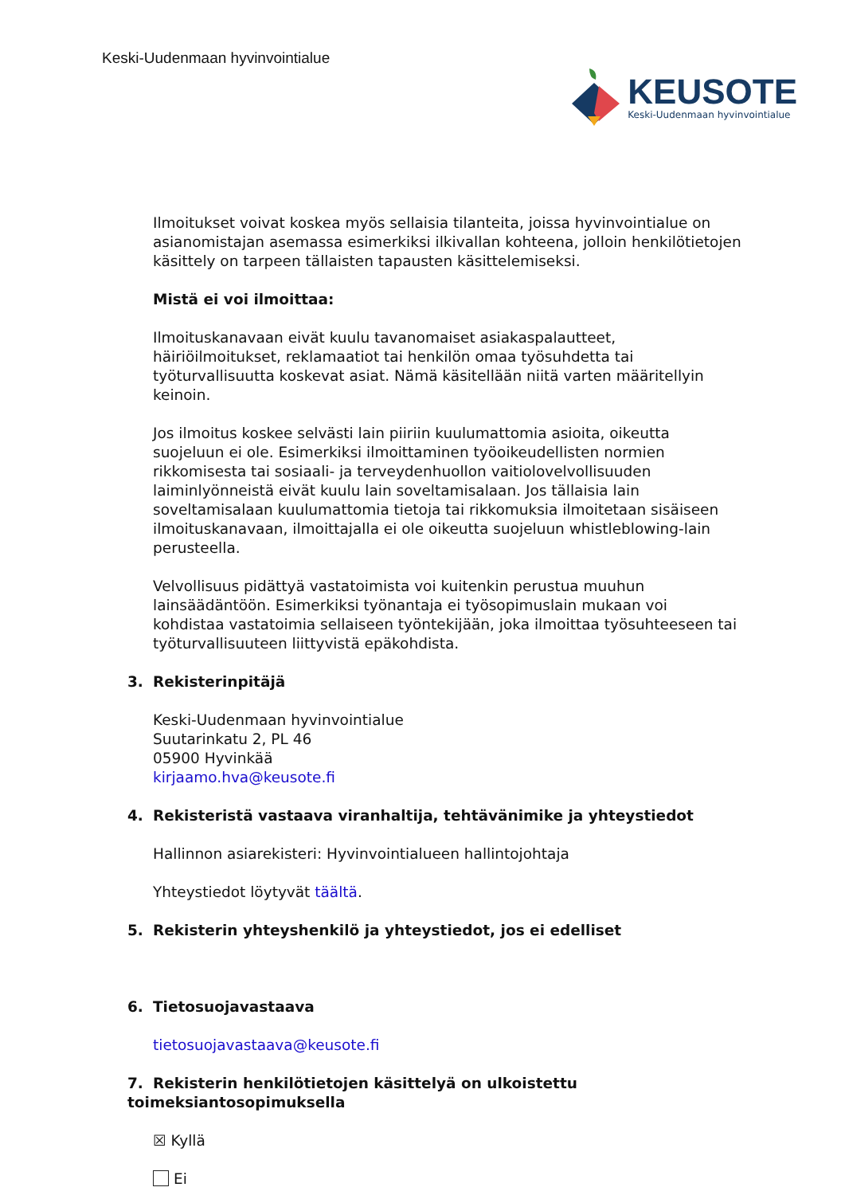Keski-Uudenmaan hyvinvointialue
KEUSOTE
Keski-Uudenmaan hyvinvointialue
Ilmoitukset voivat koskea myös sellaisia tilanteita, joissa hyvinvointialue on asianomistajan asemassa esimerkiksi ilkivallan kohteena, jolloin henkilötietojen käsittely on tarpeen tällaisten tapausten käsittelemiseksi.
Mistä ei voi ilmoittaa:
Ilmoituskanavaan eivät kuulu tavanomaiset asiakaspalautteet, häiriöilmoitukset, reklamaatiot tai henkilön omaa työsuhdetta tai työturvallisuutta koskevat asiat. Nämä käsitellään niitä varten määritellyin keinoin.
Jos ilmoitus koskee selvästi lain piiriin kuulumattomia asioita, oikeutta suojeluun ei ole. Esimerkiksi ilmoittaminen työoikeudellisten normien rikkomisesta tai sosiaali- ja terveydenhuollon vaitiolovelvollisuuden laiminlyönneistä eivät kuulu lain soveltamisalaan. Jos tällaisia lain soveltamisalaan kuulumattomia tietoja tai rikkomuksia ilmoitetaan sisäiseen ilmoituskanavaan, ilmoittajalla ei ole oikeutta suojeluun whistleblowing-lain perusteella.
Velvollisuus pidättyä vastatoimista voi kuitenkin perustua muuhun lainsäädäntöön. Esimerkiksi työnantaja ei työsopimuslain mukaan voi kohdistaa vastatoimia sellaiseen työntekijään, joka ilmoittaa työsuhteeseen tai työturvallisuuteen liittyvistä epäkohdista.
3. Rekisterinpitäjä
Keski-Uudenmaan hyvinvointialue
Suutarinkatu 2, PL 46
05900 Hyvinkää
kirjaamo.hva@keusote.fi
4. Rekisteristä vastaava viranhaltija, tehtävänimike ja yhteystiedot
Hallinnon asiarekisteri: Hyvinvointialueen hallintojohtaja
Yhteystiedot löytyvät täältä.
5. Rekisterin yhteyshenkilö ja yhteystiedot, jos ei edelliset
6. Tietosuojavastaava
tietosuojavastaava@keusote.fi
7. Rekisterin henkilötietojen käsittelyä on ulkoistettu toimeksiantosopimuksella
☒ Kyllä
Ei